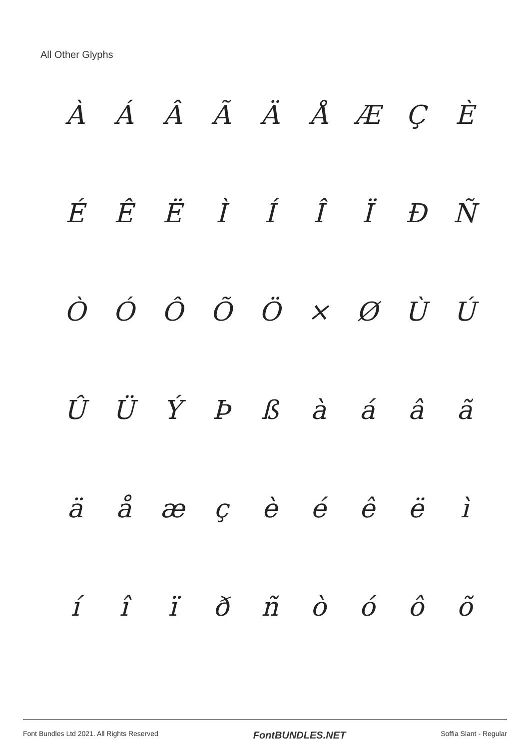All Other Glyphs
ÀÁÂÃÄÅÆÇÈ
ÉÊËÌÍÎÏÐÑ
ÒÓÔÕÖ × ØÙÚ
ÛÜÝÞßàáâã
äåæçèéêëì
íîïðñòóôõ
Font Bundles Ltd 2021. All Rights Reserved FontBUNDLES.NET Soffia Slant - Regular